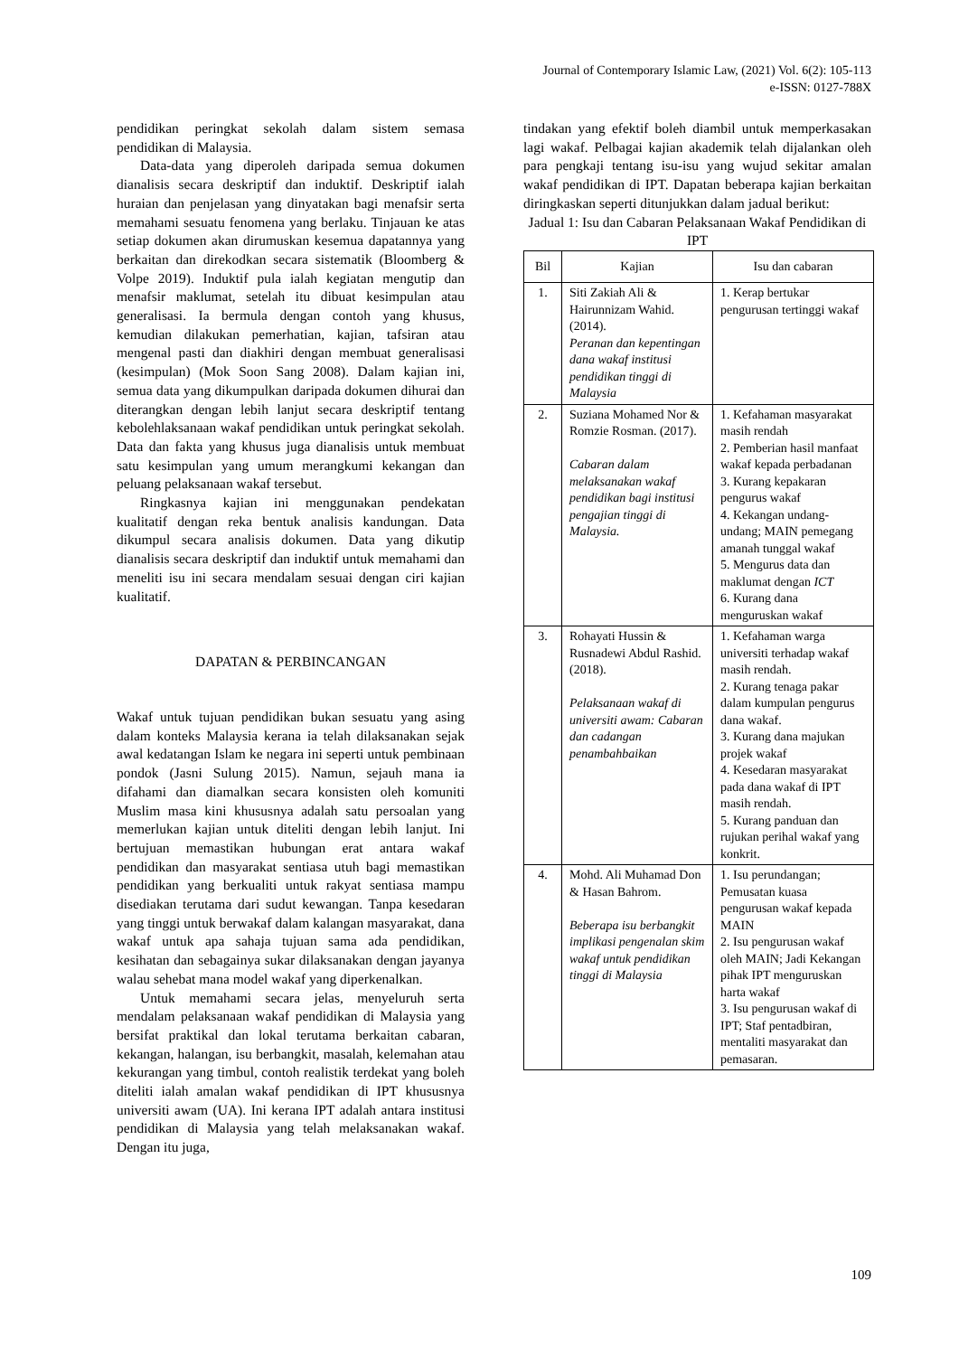Journal of Contemporary Islamic Law, (2021) Vol. 6(2): 105-113
e-ISSN: 0127-788X
pendidikan peringkat sekolah dalam sistem semasa pendidikan di Malaysia.
Data-data yang diperoleh daripada semua dokumen dianalisis secara deskriptif dan induktif. Deskriptif ialah huraian dan penjelasan yang dinyatakan bagi menafsir serta memahami sesuatu fenomena yang berlaku. Tinjauan ke atas setiap dokumen akan dirumuskan kesemua dapatannya yang berkaitan dan direkodkan secara sistematik (Bloomberg & Volpe 2019). Induktif pula ialah kegiatan mengutip dan menafsir maklumat, setelah itu dibuat kesimpulan atau generalisasi. Ia bermula dengan contoh yang khusus, kemudian dilakukan pemerhatian, kajian, tafsiran atau mengenal pasti dan diakhiri dengan membuat generalisasi (kesimpulan) (Mok Soon Sang 2008). Dalam kajian ini, semua data yang dikumpulkan daripada dokumen dihurai dan diterangkan dengan lebih lanjut secara deskriptif tentang kebolehlaksanaan wakaf pendidikan untuk peringkat sekolah. Data dan fakta yang khusus juga dianalisis untuk membuat satu kesimpulan yang umum merangkumi kekangan dan peluang pelaksanaan wakaf tersebut.
Ringkasnya kajian ini menggunakan pendekatan kualitatif dengan reka bentuk analisis kandungan. Data dikumpul secara analisis dokumen. Data yang dikutip dianalisis secara deskriptif dan induktif untuk memahami dan meneliti isu ini secara mendalam sesuai dengan ciri kajian kualitatif.
DAPATAN & PERBINCANGAN
Wakaf untuk tujuan pendidikan bukan sesuatu yang asing dalam konteks Malaysia kerana ia telah dilaksanakan sejak awal kedatangan Islam ke negara ini seperti untuk pembinaan pondok (Jasni Sulung 2015). Namun, sejauh mana ia difahami dan diamalkan secara konsisten oleh komuniti Muslim masa kini khususnya adalah satu persoalan yang memerlukan kajian untuk diteliti dengan lebih lanjut. Ini bertujuan memastikan hubungan erat antara wakaf pendidikan dan masyarakat sentiasa utuh bagi memastikan pendidikan yang berkualiti untuk rakyat sentiasa mampu disediakan terutama dari sudut kewangan. Tanpa kesedaran yang tinggi untuk berwakaf dalam kalangan masyarakat, dana wakaf untuk apa sahaja tujuan sama ada pendidikan, kesihatan dan sebagainya sukar dilaksanakan dengan jayanya walau sehebat mana model wakaf yang diperkenalkan.
Untuk memahami secara jelas, menyeluruh serta mendalam pelaksanaan wakaf pendidikan di Malaysia yang bersifat praktikal dan lokal terutama berkaitan cabaran, kekangan, halangan, isu berbangkit, masalah, kelemahan atau kekurangan yang timbul, contoh realistik terdekat yang boleh diteliti ialah amalan wakaf pendidikan di IPT khususnya universiti awam (UA). Ini kerana IPT adalah antara institusi pendidikan di Malaysia yang telah melaksanakan wakaf. Dengan itu juga,
tindakan yang efektif boleh diambil untuk memperkasakan lagi wakaf. Pelbagai kajian akademik telah dijalankan oleh para pengkaji tentang isu-isu yang wujud sekitar amalan wakaf pendidikan di IPT. Dapatan beberapa kajian berkaitan diringkaskan seperti ditunjukkan dalam jadual berikut:
Jadual 1: Isu dan Cabaran Pelaksanaan Wakaf Pendidikan di IPT
| Bil | Kajian | Isu dan cabaran |
| --- | --- | --- |
| 1. | Siti Zakiah Ali & Hairunnizam Wahid. (2014). Peranan dan kepentingan dana wakaf institusi pendidikan tinggi di Malaysia | 1. Kerap bertukar pengurusan tertinggi wakaf |
| 2. | Suziana Mohamed Nor & Romzie Rosman. (2017). Cabaran dalam melaksanakan wakaf pendidikan bagi institusi pengajian tinggi di Malaysia. | 1. Kefahaman masyarakat masih rendah 2. Pemberian hasil manfaat wakaf kepada perbadanan 3. Kurang kepakaran pengurus wakaf 4. Kekangan undang-undang; MAIN pemegang amanah tunggal wakaf 5. Mengurus data dan maklumat dengan ICT 6. Kurang dana menguruskan wakaf |
| 3. | Rohayati Hussin & Rusnadewi Abdul Rashid. (2018). Pelaksanaan wakaf di universiti awam: Cabaran dan cadangan penambahbaikan | 1. Kefahaman warga universiti terhadap wakaf masih rendah. 2. Kurang tenaga pakar dalam kumpulan pengurus dana wakaf. 3. Kurang dana majukan projek wakaf 4. Kesedaran masyarakat pada dana wakaf di IPT masih rendah. 5. Kurang panduan dan rujukan perihal wakaf yang konkrit. |
| 4. | Mohd. Ali Muhamad Don & Hasan Bahrom. Beberapa isu berbangkit implikasi pengenalan skim wakaf untuk pendidikan tinggi di Malaysia | 1. Isu perundangan; Pemusatan kuasa pengurusan wakaf kepada MAIN 2. Isu pengurusan wakaf oleh MAIN; Jadi Kekangan pihak IPT menguruskan harta wakaf 3. Isu pengurusan wakaf di IPT; Staf pentadbiran, mentaliti masyarakat dan pemasaran. |
109